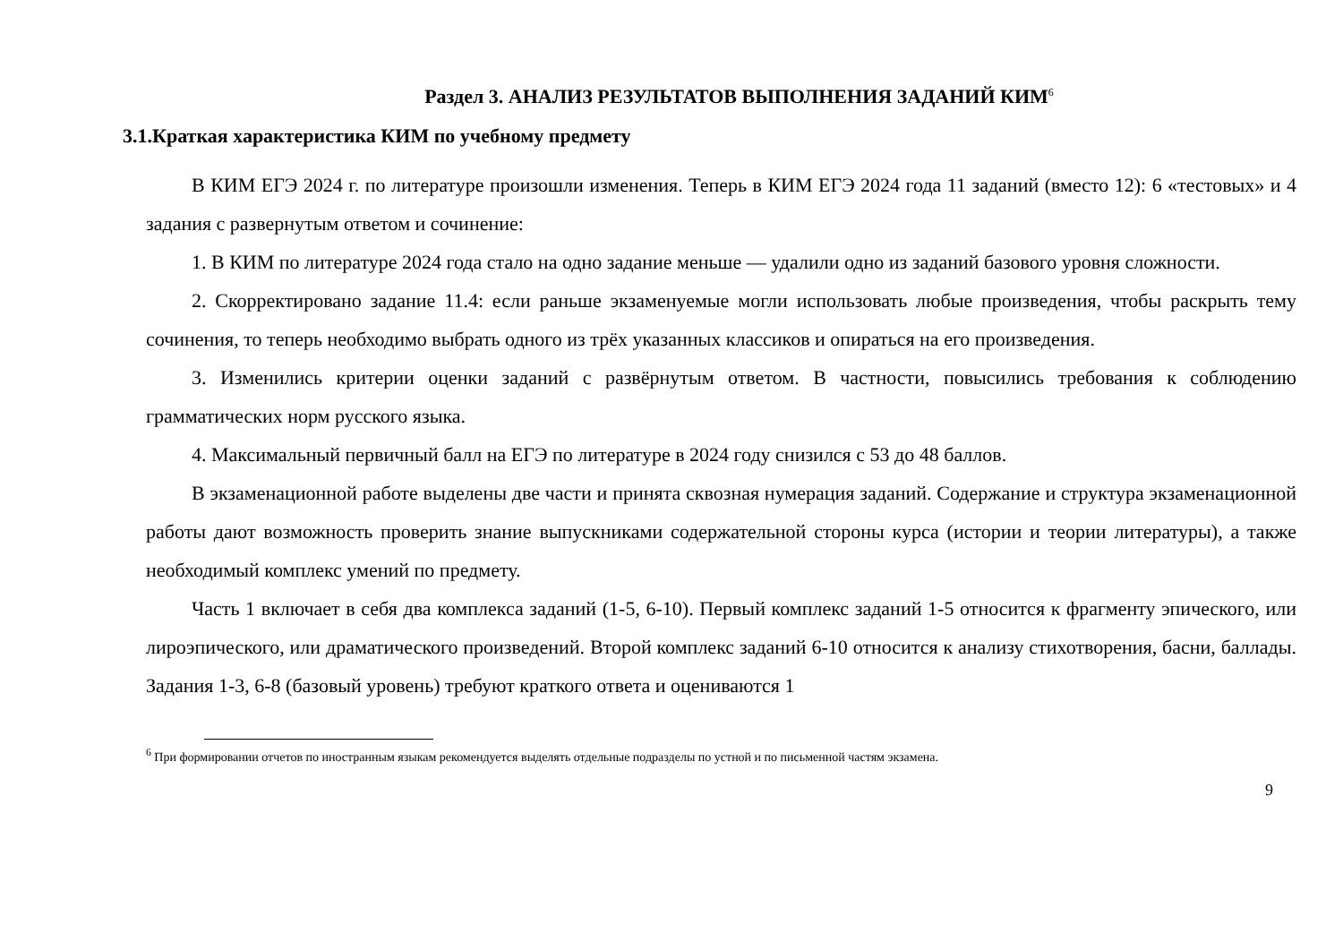Раздел 3. АНАЛИЗ РЕЗУЛЬТАТОВ ВЫПОЛНЕНИЯ ЗАДАНИЙ КИМ<sup>6</sup>
3.1.Краткая характеристика КИМ по учебному предмету
В КИМ ЕГЭ 2024 г. по литературе произошли изменения. Теперь в КИМ ЕГЭ 2024 года 11 заданий (вместо 12): 6 «тестовых» и 4 задания с развернутым ответом и сочинение:
1. В КИМ по литературе 2024 года стало на одно задание меньше — удалили одно из заданий базового уровня сложности.
2. Скорректировано задание 11.4: если раньше экзаменуемые могли использовать любые произведения, чтобы раскрыть тему сочинения, то теперь необходимо выбрать одного из трёх указанных классиков и опираться на его произведения.
3. Изменились критерии оценки заданий с развёрнутым ответом. В частности, повысились требования к соблюдению грамматических норм русского языка.
4. Максимальный первичный балл на ЕГЭ по литературе в 2024 году снизился с 53 до 48 баллов.
В экзаменационной работе выделены две части и принята сквозная нумерация заданий. Содержание и структура экзаменационной работы дают возможность проверить знание выпускниками содержательной стороны курса (истории и теории литературы), а также необходимый комплекс умений по предмету.
Часть 1 включает в себя два комплекса заданий (1-5, 6-10). Первый комплекс заданий 1-5 относится к фрагменту эпического, или лироэпического, или драматического произведений. Второй комплекс заданий 6-10 относится к анализу стихотворения, басни, баллады. Задания 1-3, 6-8 (базовый уровень) требуют краткого ответа и оцениваются 1
<sup>6</sup> При формировании отчетов по иностранным языкам рекомендуется выделять отдельные подразделы по устной и по письменной частям экзамена.
9